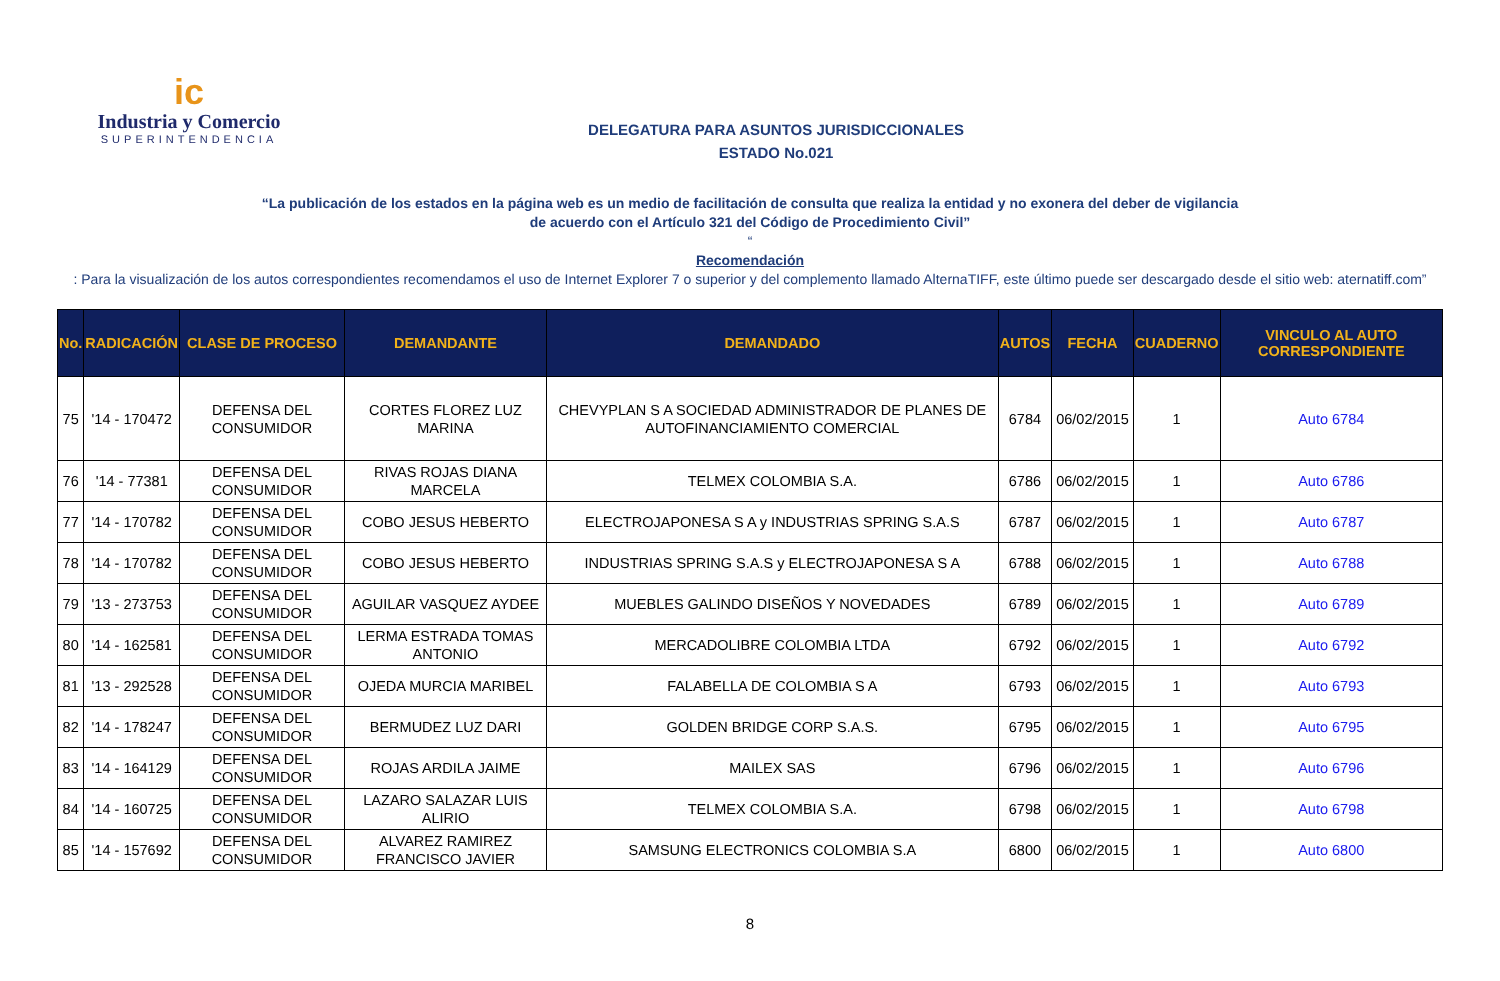ic
Industria y Comercio
SUPERINTENDENCIA
DELEGATURA PARA ASUNTOS JURISDICCIONALES
ESTADO No.021
“La publicación de los estados en la página web es un medio de facilitación de consulta que realiza la entidad y no exonera del deber de vigilancia
de acuerdo con el Artículo 321 del Código de Procedimiento Civil”
“Recomendación: Para la visualización de los autos correspondientes recomendamos el uso de Internet Explorer 7 o superior y del complemento llamado AlternaTIFF, este último puede ser descargado desde el sitio web: aternatiff.com”
| No. | RADICACIÓN | CLASE DE PROCESO | DEMANDANTE | DEMANDADO | AUTOS | FECHA | CUADERNO | VINCULO AL AUTO CORRESPONDIENTE |
| --- | --- | --- | --- | --- | --- | --- | --- | --- |
| 75 | '14 - 170472 | DEFENSA DEL CONSUMIDOR | CORTES FLOREZ LUZ MARINA | CHEVYPLAN S A SOCIEDAD ADMINISTRADOR DE PLANES DE AUTOFINANCIAMIENTO COMERCIAL | 6784 | 06/02/2015 | 1 | Auto 6784 |
| 76 | '14 - 77381 | DEFENSA DEL CONSUMIDOR | RIVAS ROJAS DIANA MARCELA | TELMEX COLOMBIA S.A. | 6786 | 06/02/2015 | 1 | Auto 6786 |
| 77 | '14 - 170782 | DEFENSA DEL CONSUMIDOR | COBO JESUS HEBERTO | ELECTROJAPONESA S A y INDUSTRIAS SPRING S.A.S | 6787 | 06/02/2015 | 1 | Auto 6787 |
| 78 | '14 - 170782 | DEFENSA DEL CONSUMIDOR | COBO JESUS HEBERTO | INDUSTRIAS SPRING S.A.S y ELECTROJAPONESA S A | 6788 | 06/02/2015 | 1 | Auto 6788 |
| 79 | '13 - 273753 | DEFENSA DEL CONSUMIDOR | AGUILAR VASQUEZ AYDEE | MUEBLES GALINDO DISEÑOS Y NOVEDADES | 6789 | 06/02/2015 | 1 | Auto 6789 |
| 80 | '14 - 162581 | DEFENSA DEL CONSUMIDOR | LERMA ESTRADA TOMAS ANTONIO | MERCADOLIBRE COLOMBIA LTDA | 6792 | 06/02/2015 | 1 | Auto 6792 |
| 81 | '13 - 292528 | DEFENSA DEL CONSUMIDOR | OJEDA MURCIA MARIBEL | FALABELLA DE COLOMBIA S A | 6793 | 06/02/2015 | 1 | Auto 6793 |
| 82 | '14 - 178247 | DEFENSA DEL CONSUMIDOR | BERMUDEZ LUZ DARI | GOLDEN BRIDGE CORP S.A.S. | 6795 | 06/02/2015 | 1 | Auto 6795 |
| 83 | '14 - 164129 | DEFENSA DEL CONSUMIDOR | ROJAS ARDILA JAIME | MAILEX SAS | 6796 | 06/02/2015 | 1 | Auto 6796 |
| 84 | '14 - 160725 | DEFENSA DEL CONSUMIDOR | LAZARO SALAZAR LUIS ALIRIO | TELMEX COLOMBIA S.A. | 6798 | 06/02/2015 | 1 | Auto 6798 |
| 85 | '14 - 157692 | DEFENSA DEL CONSUMIDOR | ALVAREZ RAMIREZ FRANCISCO JAVIER | SAMSUNG ELECTRONICS COLOMBIA S.A | 6800 | 06/02/2015 | 1 | Auto 6800 |
8